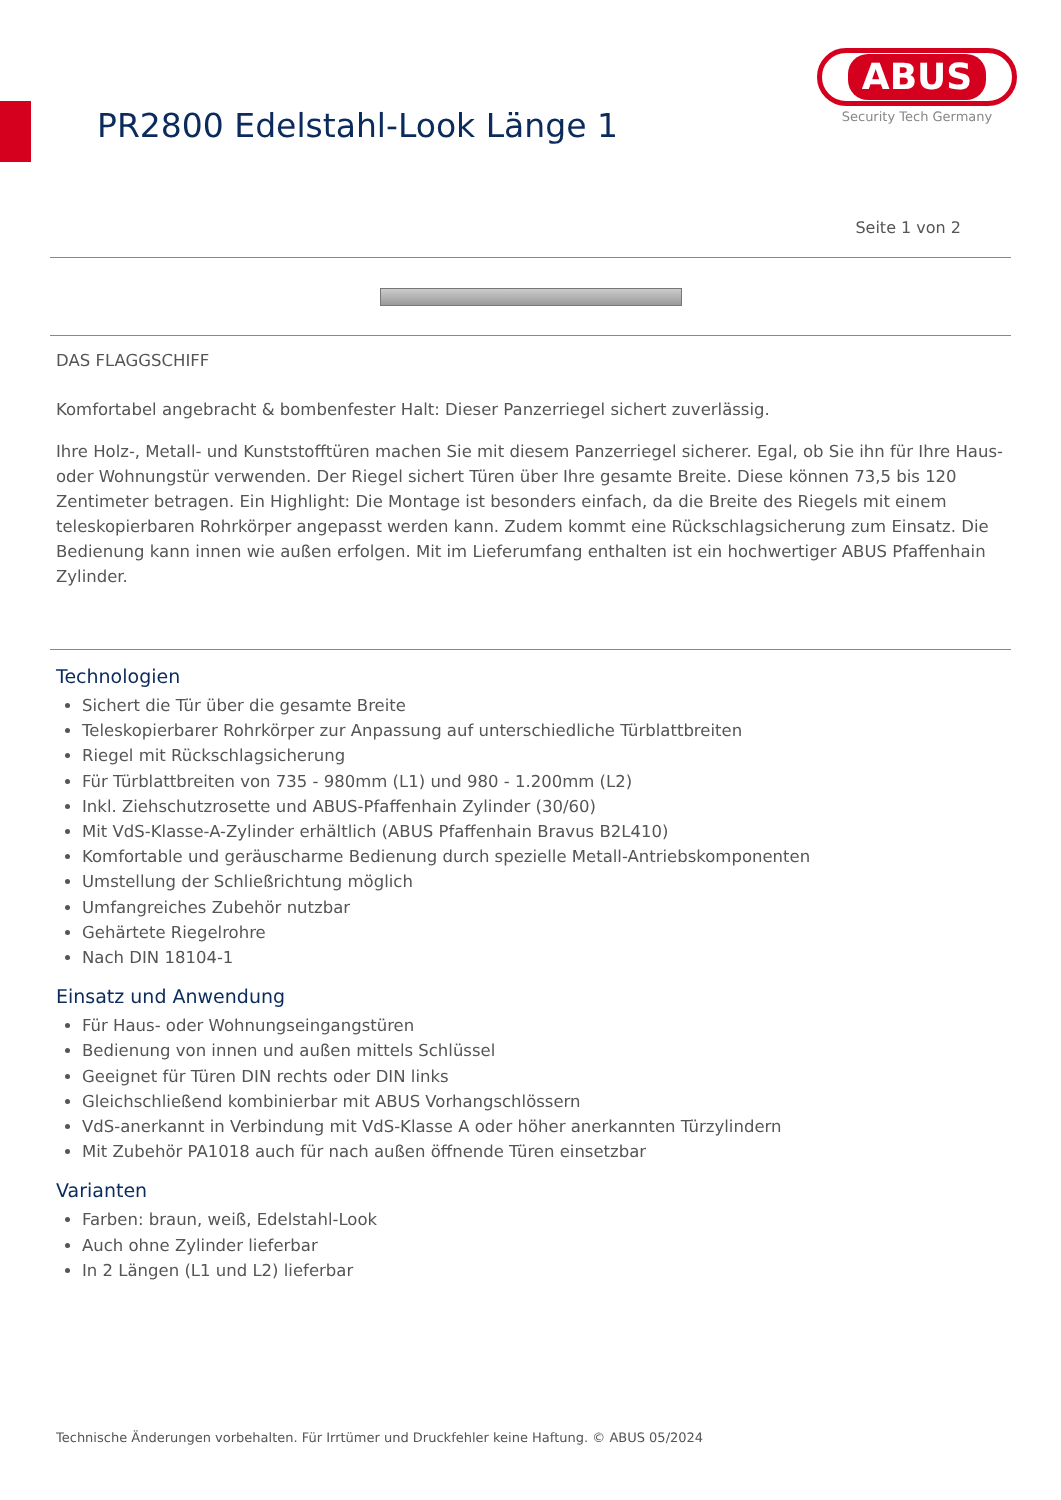PR2800 Edelstahl-Look Länge 1
ABUS
Security Tech Germany
Seite 1 von 2
DAS FLAGGSCHIFF
Komfortabel angebracht & bombenfester Halt: Dieser Panzerriegel sichert zuverlässig.
Ihre Holz-, Metall- und Kunststofftüren machen Sie mit diesem Panzerriegel sicherer. Egal, ob Sie ihn für Ihre Haus- oder Wohnungstür verwenden. Der Riegel sichert Türen über Ihre gesamte Breite. Diese können 73,5 bis 120 Zentimeter betragen. Ein Highlight: Die Montage ist besonders einfach, da die Breite des Riegels mit einem teleskopierbaren Rohrkörper angepasst werden kann. Zudem kommt eine Rückschlagsicherung zum Einsatz. Die Bedienung kann innen wie außen erfolgen. Mit im Lieferumfang enthalten ist ein hochwertiger ABUS Pfaffenhain Zylinder.
Technologien
Sichert die Tür über die gesamte Breite
Teleskopierbarer Rohrkörper zur Anpassung auf unterschiedliche Türblattbreiten
Riegel mit Rückschlagsicherung
Für Türblattbreiten von 735 - 980mm (L1) und 980 - 1.200mm (L2)
Inkl. Ziehschutzrosette und ABUS-Pfaffenhain Zylinder (30/60)
Mit VdS-Klasse-A-Zylinder erhältlich (ABUS Pfaffenhain Bravus B2L410)
Komfortable und geräuscharme Bedienung durch spezielle Metall-Antriebskomponenten
Umstellung der Schließrichtung möglich
Umfangreiches Zubehör nutzbar
Gehärtete Riegelrohre
Nach DIN 18104-1
Einsatz und Anwendung
Für Haus- oder Wohnungseingangstüren
Bedienung von innen und außen mittels Schlüssel
Geeignet für Türen DIN rechts oder DIN links
Gleichschließend kombinierbar mit ABUS Vorhangschlössern
VdS-anerkannt in Verbindung mit VdS-Klasse A oder höher anerkannten Türzylindern
Mit Zubehör PA1018 auch für nach außen öffnende Türen einsetzbar
Varianten
Farben: braun, weiß, Edelstahl-Look
Auch ohne Zylinder lieferbar
In 2 Längen (L1 und L2) lieferbar
Technische Änderungen vorbehalten. Für Irrtümer und Druckfehler keine Haftung. © ABUS 05/2024